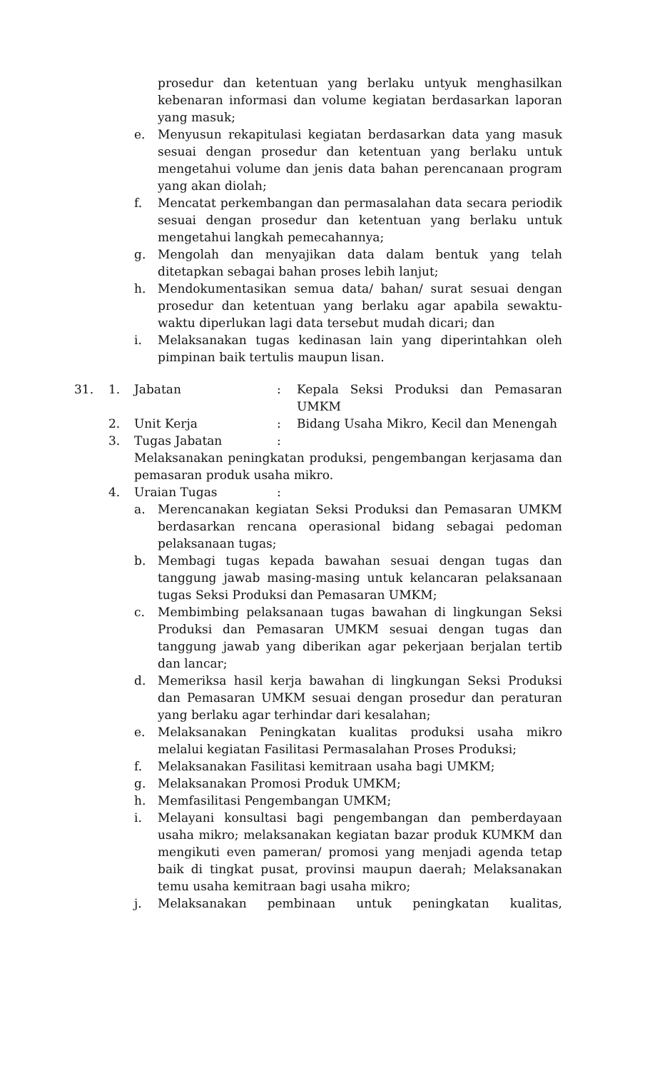prosedur dan ketentuan yang berlaku untyuk menghasilkan kebenaran informasi dan volume kegiatan berdasarkan laporan yang masuk;
e. Menyusun rekapitulasi kegiatan berdasarkan data yang masuk sesuai dengan prosedur dan ketentuan yang berlaku untuk mengetahui volume dan jenis data bahan perencanaan program yang akan diolah;
f. Mencatat perkembangan dan permasalahan data secara periodik sesuai dengan prosedur dan ketentuan yang berlaku untuk mengetahui langkah pemecahannya;
g. Mengolah dan menyajikan data dalam bentuk yang telah ditetapkan sebagai bahan proses lebih lanjut;
h. Mendokumentasikan semua data/ bahan/ surat sesuai dengan prosedur dan ketentuan yang berlaku agar apabila sewaktu-waktu diperlukan lagi data tersebut mudah dicari; dan
i. Melaksanakan tugas kedinasan lain yang diperintahkan oleh pimpinan baik tertulis maupun lisan.
31. 1. Jabatan: Kepala Seksi Produksi dan Pemasaran UMKM
2. Unit Kerja: Bidang Usaha Mikro, Kecil dan Menengah
3. Tugas Jabatan:
Melaksanakan peningkatan produksi, pengembangan kerjasama dan pemasaran produk usaha mikro.
4. Uraian Tugas:
a. Merencanakan kegiatan Seksi Produksi dan Pemasaran UMKM berdasarkan rencana operasional bidang sebagai pedoman pelaksanaan tugas;
b. Membagi tugas kepada bawahan sesuai dengan tugas dan tanggung jawab masing-masing untuk kelancaran pelaksanaan tugas Seksi Produksi dan Pemasaran UMKM;
c. Membimbing pelaksanaan tugas bawahan di lingkungan Seksi Produksi dan Pemasaran UMKM sesuai dengan tugas dan tanggung jawab yang diberikan agar pekerjaan berjalan tertib dan lancar;
d. Memeriksa hasil kerja bawahan di lingkungan Seksi Produksi dan Pemasaran UMKM sesuai dengan prosedur dan peraturan yang berlaku agar terhindar dari kesalahan;
e. Melaksanakan Peningkatan kualitas produksi usaha mikro melalui kegiatan Fasilitasi Permasalahan Proses Produksi;
f. Melaksanakan Fasilitasi kemitraan usaha bagi UMKM;
g. Melaksanakan Promosi Produk UMKM;
h. Memfasilitasi Pengembangan UMKM;
i. Melayani konsultasi bagi pengembangan dan pemberdayaan usaha mikro; melaksanakan kegiatan bazar produk KUMKM dan mengikuti even pameran/ promosi yang menjadi agenda tetap baik di tingkat pusat, provinsi maupun daerah; Melaksanakan temu usaha kemitraan bagi usaha mikro;
j. Melaksanakan pembinaan untuk peningkatan kualitas,